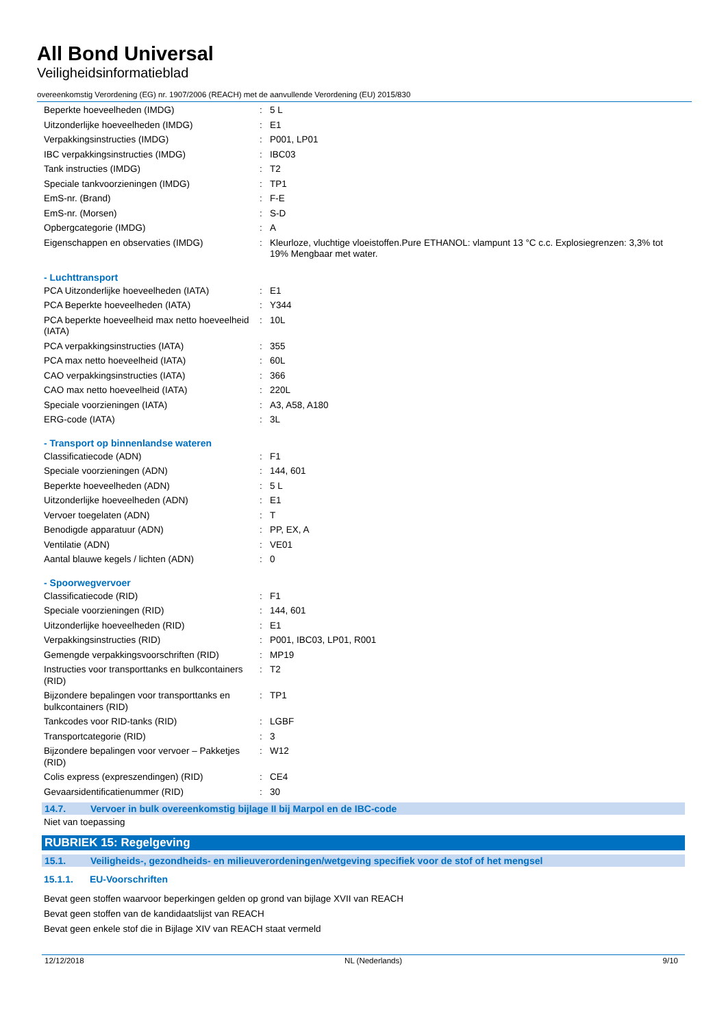All Bond Universal
Veiligheidsinformatieblad
overeenkomstig Verordening (EG) nr. 1907/2006 (REACH) met de aanvullende Verordening (EU) 2015/830
| Beperkte hoeveelheden (IMDG) | : | 5 L |
| Uitzonderlijke hoeveelheden (IMDG) | : | E1 |
| Verpakkingsinstructies (IMDG) | : | P001, LP01 |
| IBC verpakkingsinstructies (IMDG) | : | IBC03 |
| Tank instructies (IMDG) | : | T2 |
| Speciale tankvoorzieningen (IMDG) | : | TP1 |
| EmS-nr. (Brand) | : | F-E |
| EmS-nr. (Morsen) | : | S-D |
| Opbergcategorie (IMDG) | : | A |
| Eigenschappen en observaties (IMDG) | : | Kleurloze, vluchtige vloeistoffen.Pure ETHANOL: vlampunt 13 °C c.c. Explosiegrenzen: 3,3% tot 19% Mengbaar met water. |
- Luchttransport
| PCA Uitzonderlijke hoeveelheden (IATA) | : | E1 |
| PCA Beperkte hoeveelheden (IATA) | : | Y344 |
| PCA beperkte hoeveelheid max netto hoeveelheid (IATA) | : | 10L |
| PCA verpakkingsinstructies (IATA) | : | 355 |
| PCA max netto hoeveelheid (IATA) | : | 60L |
| CAO verpakkingsinstructies (IATA) | : | 366 |
| CAO max netto hoeveelheid (IATA) | : | 220L |
| Speciale voorzieningen (IATA) | : | A3, A58, A180 |
| ERG-code (IATA) | : | 3L |
- Transport op binnenlandse wateren
| Classificatiecode (ADN) | : | F1 |
| Speciale voorzieningen (ADN) | : | 144, 601 |
| Beperkte hoeveelheden (ADN) | : | 5 L |
| Uitzonderlijke hoeveelheden (ADN) | : | E1 |
| Vervoer toegelaten (ADN) | : | T |
| Benodigde apparatuur (ADN) | : | PP, EX, A |
| Ventilatie (ADN) | : | VE01 |
| Aantal blauwe kegels / lichten (ADN) | : | 0 |
- Spoorwegvervoer
| Classificatiecode (RID) | : | F1 |
| Speciale voorzieningen (RID) | : | 144, 601 |
| Uitzonderlijke hoeveelheden (RID) | : | E1 |
| Verpakkingsinstructies (RID) | : | P001, IBC03, LP01, R001 |
| Gemengde verpakkingsvoorschriften (RID) | : | MP19 |
| Instructies voor transporttanks en bulkcontainers (RID) | : | T2 |
| Bijzondere bepalingen voor transporttanks en bulkcontainers (RID) | : | TP1 |
| Tankcodes voor RID-tanks (RID) | : | LGBF |
| Transportcategorie (RID) | : | 3 |
| Bijzondere bepalingen voor vervoer – Pakketjes (RID) | : | W12 |
| Colis express (expreszendingen) (RID) | : | CE4 |
| Gevaarsidentificatienummer (RID) | : | 30 |
14.7. Vervoer in bulk overeenkomstig bijlage II bij Marpol en de IBC-code
Niet van toepassing
RUBRIEK 15: Regelgeving
15.1. Veiligheids-, gezondheids- en milieuverordeningen/wetgeving specifiek voor de stof of het mengsel
15.1.1. EU-Voorschriften
Bevat geen stoffen waarvoor beperkingen gelden op grond van bijlage XVII van REACH
Bevat geen stoffen van de kandidaatslijst van REACH
Bevat geen enkele stof die in Bijlage XIV van REACH staat vermeld
12/12/2018 NL (Nederlands) 9/10